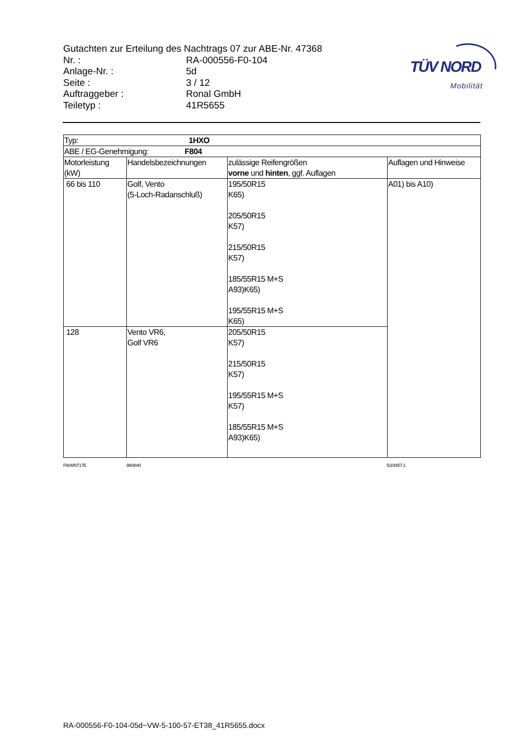Gutachten zur Erteilung des Nachtrags 07 zur ABE-Nr. 47368
| Nr. : | RA-000556-F0-104 |
| Anlage-Nr. : | 5d |
| Seite : | 3 / 12 |
| Auftraggeber : | Ronal GmbH |
| Teiletyp : | 41R5655 |
TÜV NORD
Mobilität
| Typ: 1HXO | | | |
| ABE / EG-Genehmigung: F804 | | | |
| Motorleistung (kW) | Handelsbezeichnungen | zulässige Reifengrößen vorne und hinten , ggf. Auflagen | Auflagen und Hinweise |
| 66 bis 110 | Golf, Vento (5-Loch-Radanschluß) | 195/50R15 K65) 205/50R15 K57) 215/50R15 K57) 185/55R15 M+S A93)K65) 195/55R15 M+S K65) | A01) bis A10) |
| 128 | Vento VR6, Golf VR6 | 205/50R15 K57) 215/50R15 K57) 195/55R15 M+S K57) 185/55R15 M+S A93)K65) | |
F804/NT17E 980/840 5/100/57,1
RA-000556-F0-104-05d~VW-5-100-57-ET38_41R5655.docx